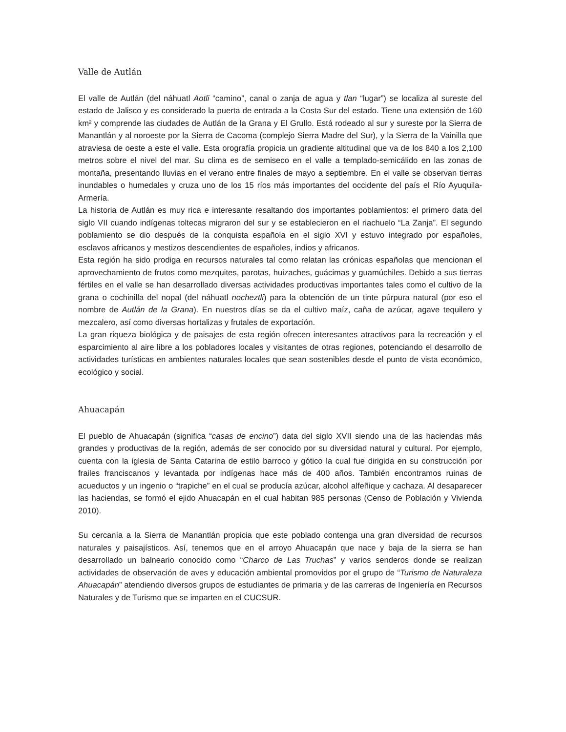Valle de Autlán
El valle de Autlán (del náhuatl Aotli “camino”, canal o zanja de agua y tlan “lugar”) se localiza al sureste del estado de Jalisco y es considerado la puerta de entrada a la Costa Sur del estado. Tiene una extensión de 160 km² y comprende las ciudades de Autlán de la Grana y El Grullo. Está rodeado al sur y sureste por la Sierra de Manantlán y al noroeste por la Sierra de Cacoma (complejo Sierra Madre del Sur), y la Sierra de la Vainilla que atraviesa de oeste a este el valle. Esta orografía propicia un gradiente altitudinal que va de los 840 a los 2,100 metros sobre el nivel del mar. Su clima es de semiseco en el valle a templado-semicálido en las zonas de montaña, presentando lluvias en el verano entre finales de mayo a septiembre. En el valle se observan tierras inundables o humedales y cruza uno de los 15 ríos más importantes del occidente del país el Río Ayuquila-Armería.
La historia de Autlán es muy rica e interesante resaltando dos importantes poblamientos: el primero data del siglo VII cuando indígenas toltecas migraron del sur y se establecieron en el riachuelo “La Zanja”. El segundo poblamiento se dio después de la conquista española en el siglo XVI y estuvo integrado por españoles, esclavos africanos y mestizos descendientes de españoles, indios y africanos.
Esta región ha sido prodiga en recursos naturales tal como relatan las crónicas españolas que mencionan el aprovechamiento de frutos como mezquites, parotas, huizaches, guácimas y guamúchiles. Debido a sus tierras fértiles en el valle se han desarrollado diversas actividades productivas importantes tales como el cultivo de la grana o cochinilla del nopal (del náhuatl nocheztli) para la obtención de un tinte púrpura natural (por eso el nombre de Autlán de la Grana). En nuestros días se da el cultivo maíz, caña de azúcar, agave tequilero y mezcalero, así como diversas hortalizas y frutales de exportación.
La gran riqueza biológica y de paisajes de esta región ofrecen interesantes atractivos para la recreación y el esparcimiento al aire libre a los pobladores locales y visitantes de otras regiones, potenciando el desarrollo de actividades turísticas en ambientes naturales locales que sean sostenibles desde el punto de vista económico, ecológico y social.
Ahuacapán
El pueblo de Ahuacapán (significa “casas de encino”) data del siglo XVII siendo una de las haciendas más grandes y productivas de la región, además de ser conocido por su diversidad natural y cultural. Por ejemplo, cuenta con la iglesia de Santa Catarina de estilo barroco y gótico la cual fue dirigida en su construcción por frailes franciscanos y levantada por indígenas hace más de 400 años. También encontramos ruinas de acueductos y un ingenio o “trapiche” en el cual se producía azúcar, alcohol alfeñique y cachaza. Al desaparecer las haciendas, se formó el ejido Ahuacapán en el cual habitan 985 personas (Censo de Población y Vivienda 2010).
Su cercanía a la Sierra de Manantlán propicia que este poblado contenga una gran diversidad de recursos naturales y paisajísticos. Así, tenemos que en el arroyo Ahuacapán que nace y baja de la sierra se han desarrollado un balneario conocido como “Charco de Las Truchas” y varios senderos donde se realizan actividades de observación de aves y educación ambiental promovidos por el grupo de “Turismo de Naturaleza Ahuacapán” atendiendo diversos grupos de estudiantes de primaria y de las carreras de Ingeniería en Recursos Naturales y de Turismo que se imparten en el CUCSUR.